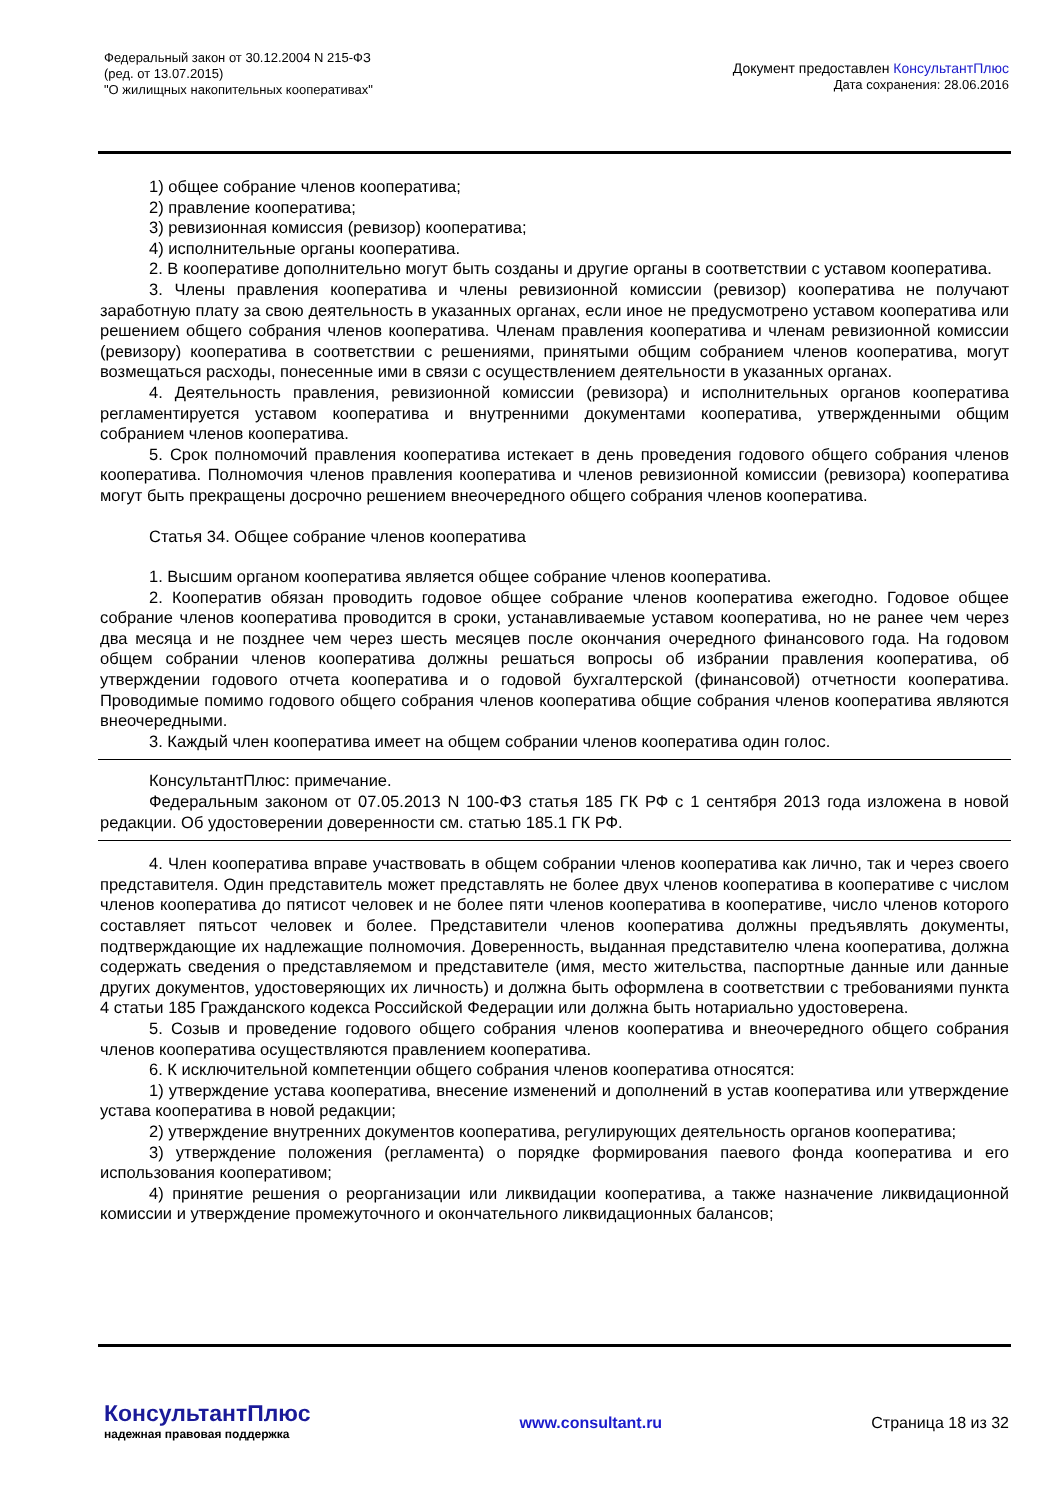Федеральный закон от 30.12.2004 N 215-ФЗ
(ред. от 13.07.2015)
"О жилищных накопительных кооперативах"
Документ предоставлен КонсультантПлюс
Дата сохранения: 28.06.2016
1) общее собрание членов кооператива;
2) правление кооператива;
3) ревизионная комиссия (ревизор) кооператива;
4) исполнительные органы кооператива.
2. В кооперативе дополнительно могут быть созданы и другие органы в соответствии с уставом кооператива.
3. Члены правления кооператива и члены ревизионной комиссии (ревизор) кооператива не получают заработную плату за свою деятельность в указанных органах, если иное не предусмотрено уставом кооператива или решением общего собрания членов кооператива. Членам правления кооператива и членам ревизионной комиссии (ревизору) кооператива в соответствии с решениями, принятыми общим собранием членов кооператива, могут возмещаться расходы, понесенные ими в связи с осуществлением деятельности в указанных органах.
4. Деятельность правления, ревизионной комиссии (ревизора) и исполнительных органов кооператива регламентируется уставом кооператива и внутренними документами кооператива, утвержденными общим собранием членов кооператива.
5. Срок полномочий правления кооператива истекает в день проведения годового общего собрания членов кооператива. Полномочия членов правления кооператива и членов ревизионной комиссии (ревизора) кооператива могут быть прекращены досрочно решением внеочередного общего собрания членов кооператива.
Статья 34. Общее собрание членов кооператива
1. Высшим органом кооператива является общее собрание членов кооператива.
2. Кооператив обязан проводить годовое общее собрание членов кооператива ежегодно. Годовое общее собрание членов кооператива проводится в сроки, устанавливаемые уставом кооператива, но не ранее чем через два месяца и не позднее чем через шесть месяцев после окончания очередного финансового года. На годовом общем собрании членов кооператива должны решаться вопросы об избрании правления кооператива, об утверждении годового отчета кооператива и о годовой бухгалтерской (финансовой) отчетности кооператива. Проводимые помимо годового общего собрания членов кооператива общие собрания членов кооператива являются внеочередными.
3. Каждый член кооператива имеет на общем собрании членов кооператива один голос.
КонсультантПлюс: примечание.
Федеральным законом от 07.05.2013 N 100-ФЗ статья 185 ГК РФ с 1 сентября 2013 года изложена в новой редакции. Об удостоверении доверенности см. статью 185.1 ГК РФ.
4. Член кооператива вправе участвовать в общем собрании членов кооператива как лично, так и через своего представителя. Один представитель может представлять не более двух членов кооператива в кооперативе с числом членов кооператива до пятисот человек и не более пяти членов кооператива в кооперативе, число членов которого составляет пятьсот человек и более. Представители членов кооператива должны предъявлять документы, подтверждающие их надлежащие полномочия. Доверенность, выданная представителю члена кооператива, должна содержать сведения о представляемом и представителе (имя, место жительства, паспортные данные или данные других документов, удостоверяющих их личность) и должна быть оформлена в соответствии с требованиями пункта 4 статьи 185 Гражданского кодекса Российской Федерации или должна быть нотариально удостоверена.
5. Созыв и проведение годового общего собрания членов кооператива и внеочередного общего собрания членов кооператива осуществляются правлением кооператива.
6. К исключительной компетенции общего собрания членов кооператива относятся:
1) утверждение устава кооператива, внесение изменений и дополнений в устав кооператива или утверждение устава кооператива в новой редакции;
2) утверждение внутренних документов кооператива, регулирующих деятельность органов кооператива;
3) утверждение положения (регламента) о порядке формирования паевого фонда кооператива и его использования кооперативом;
4) принятие решения о реорганизации или ликвидации кооператива, а также назначение ликвидационной комиссии и утверждение промежуточного и окончательного ликвидационных балансов;
КонсультантПлюс
надежная правовая поддержка
www.consultant.ru Страница 18 из 32